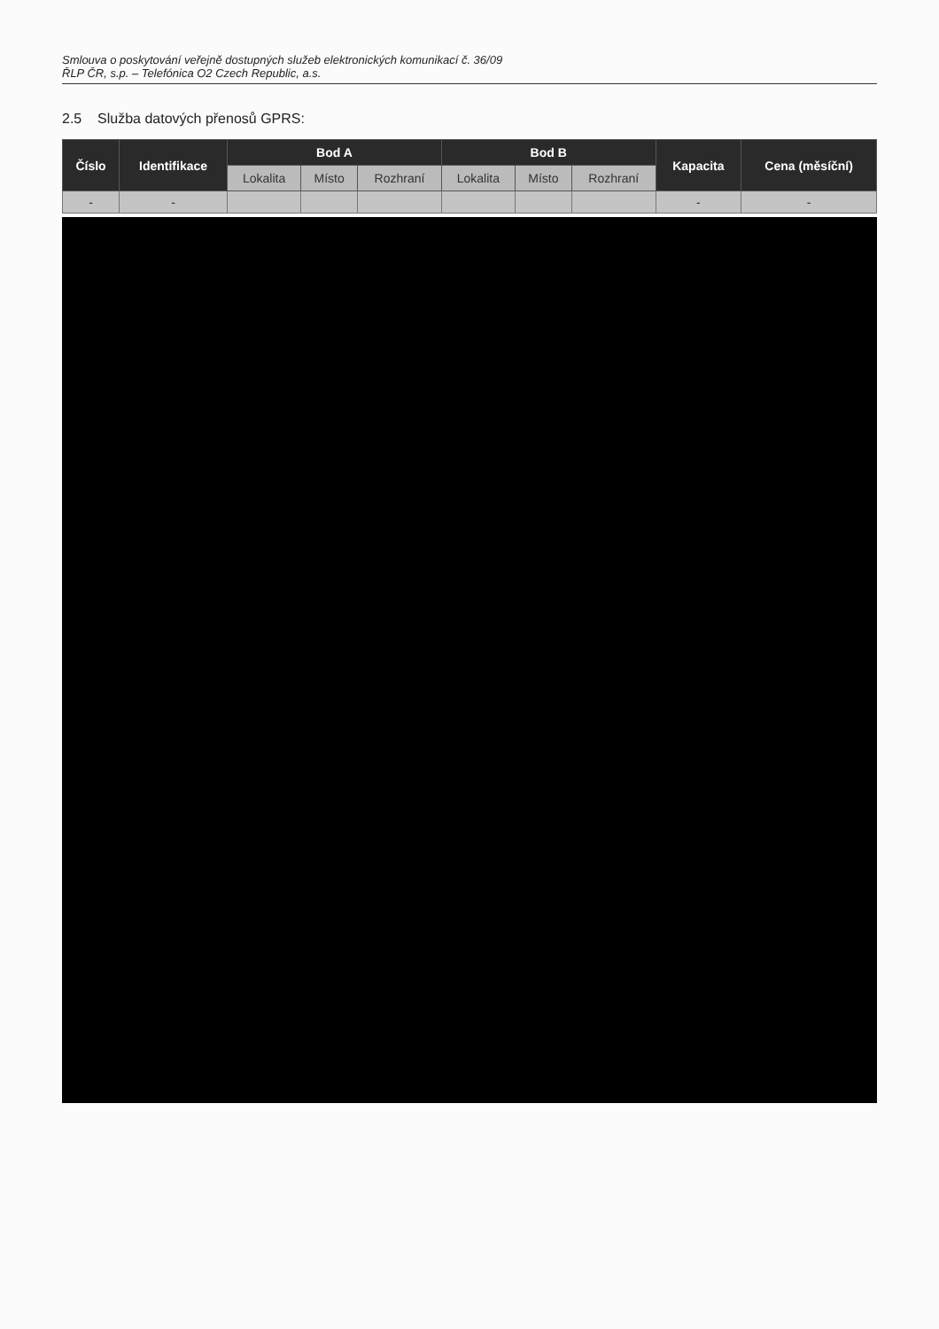Smlouva o poskytování veřejně dostupných služeb elektronických komunikací č. 36/09
ŘLP ČR, s.p. – Telefónica O2 Czech Republic, a.s.
2.5 Služba datových přenosů GPRS:
| Číslo | Identifikace | Bod A | | | Bod B | | | Kapacita | Cena (měsíční) |
| --- | --- | --- | --- | --- | --- | --- | --- | --- | --- |
| | | Lokalita | Místo | Rozhraní | Lokalita | Místo | Rozhraní | | |
| - | - | | | | | | | - | - |